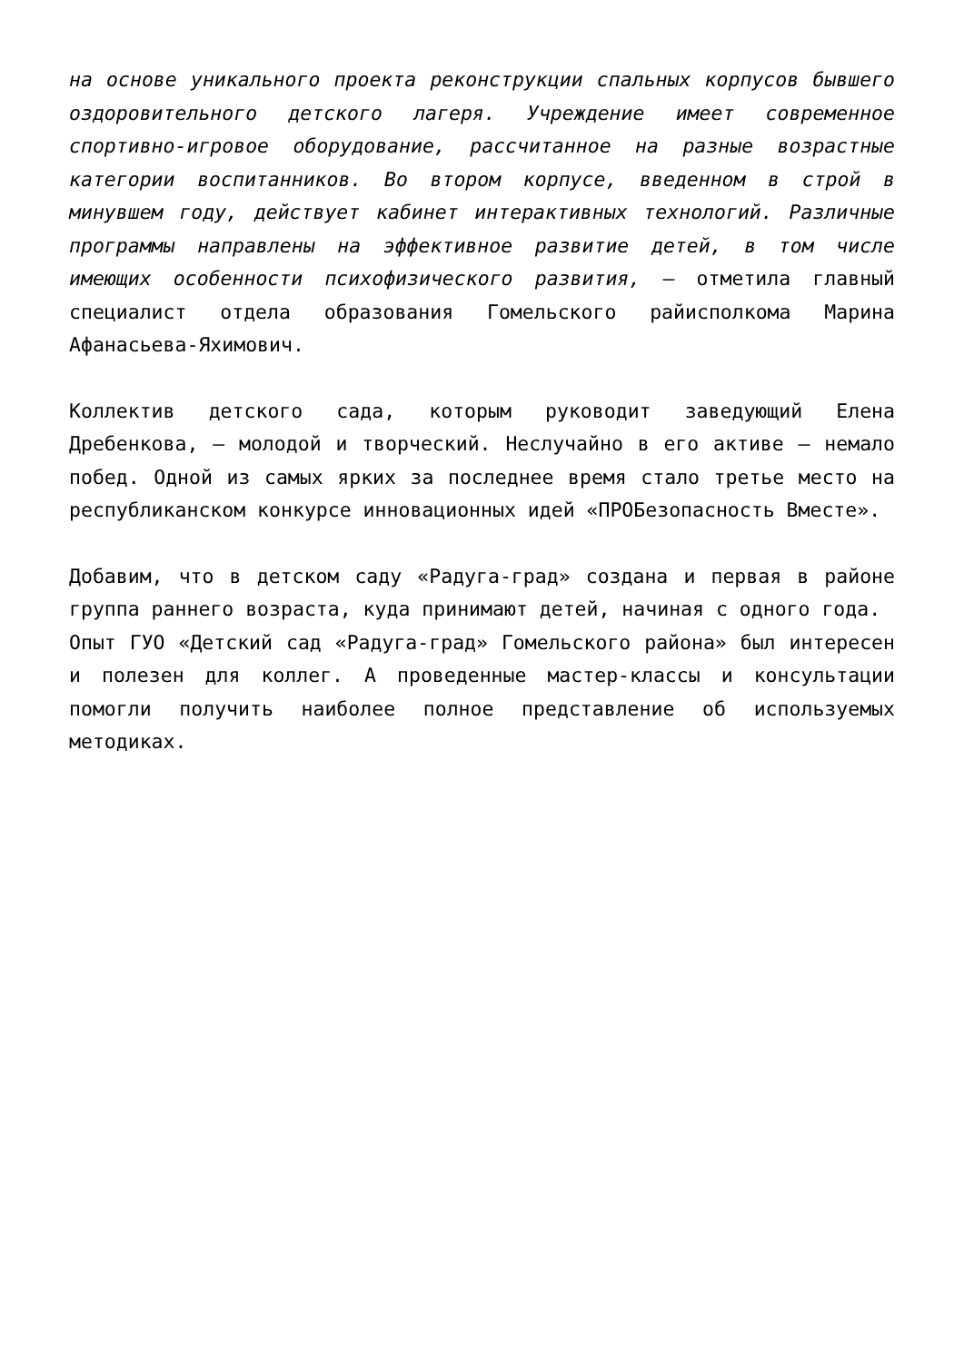на основе уникального проекта реконструкции спальных корпусов бывшего оздоровительного детского лагеря. Учреждение имеет современное спортивно-игровое оборудование, рассчитанное на разные возрастные категории воспитанников. Во втором корпусе, введенном в строй в минувшем году, действует кабинет интерактивных технологий. Различные программы направлены на эффективное развитие детей, в том числе имеющих особенности психофизического развития, — отметила главный специалист отдела образования Гомельского райисполкома Марина Афанасьева-Яхимович.
Коллектив детского сада, которым руководит заведующий Елена Дребенкова, — молодой и творческий. Неслучайно в его активе — немало побед. Одной из самых ярких за последнее время стало третье место на республиканском конкурсе инновационных идей «ПРОБезопасность Вместе».
Добавим, что в детском саду «Радуга-град» создана и первая в районе группа раннего возраста, куда принимают детей, начиная с одного года.
Опыт ГУО «Детский сад «Радуга-град» Гомельского района» был интересен и полезен для коллег. А проведенные мастер-классы и консультации помогли получить наиболее полное представление об используемых методиках.